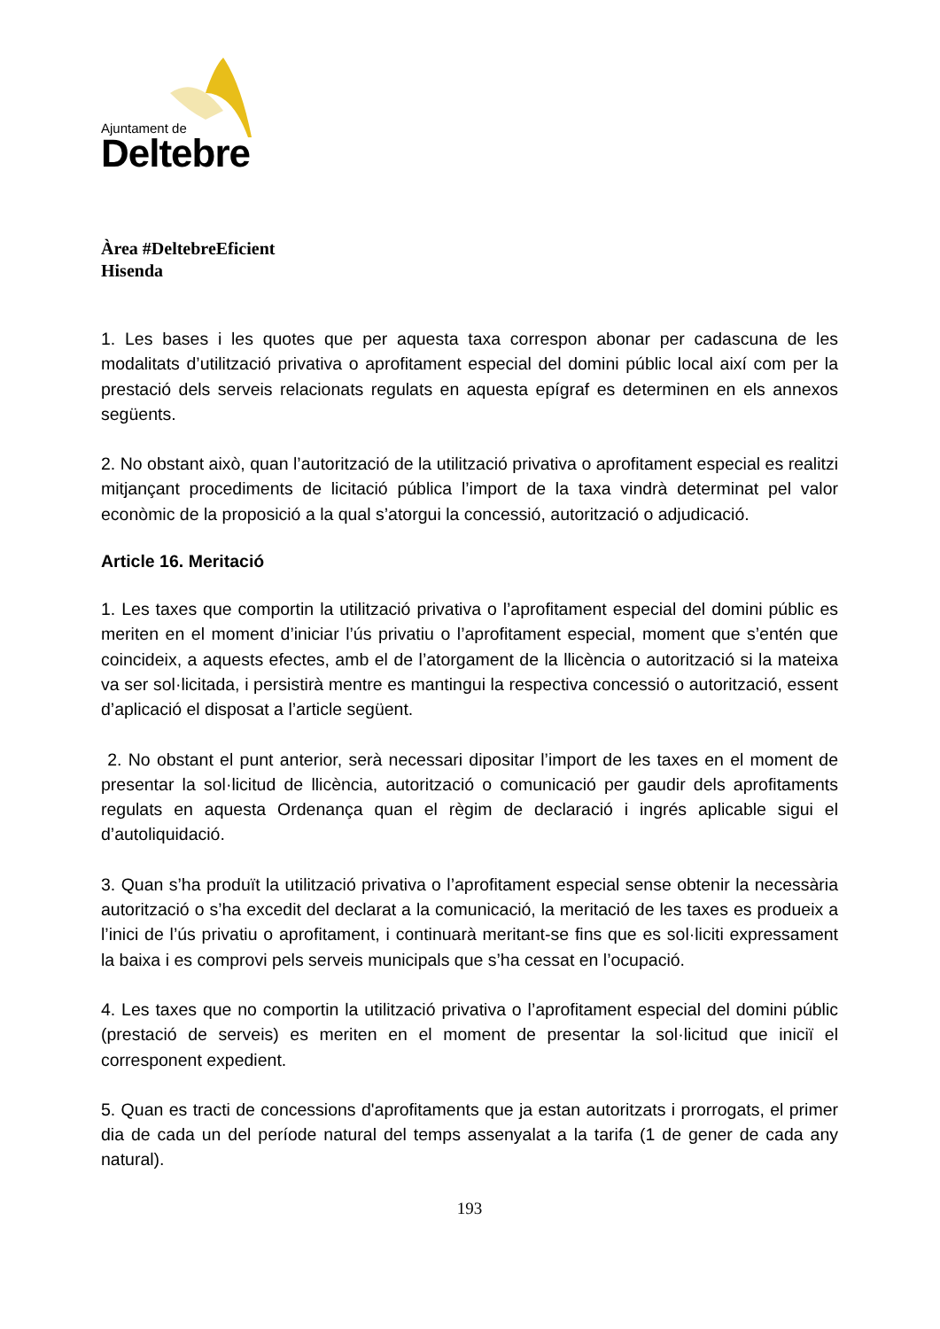Ajuntament de
Deltebre
Àrea #DeltebreEficient
Hisenda
1. Les bases i les quotes que per aquesta taxa correspon abonar per cadascuna de les modalitats d’utilització privativa o aprofitament especial del domini públic local així com per la prestació dels serveis relacionats regulats en aquesta epígraf es determinen en els annexos següents.
2. No obstant això, quan l’autorització de la utilització privativa o aprofitament especial es realitzi mitjançant procediments de licitació pública l’import de la taxa vindrà determinat pel valor econòmic de la proposició a la qual s’atorgui la concessió, autorització o adjudicació.
Article 16. Meritació
1. Les taxes que comportin la utilització privativa o l’aprofitament especial del domini públic es meriten en el moment d’iniciar l’ús privatiu o l’aprofitament especial, moment que s’entén que coincideix, a aquests efectes, amb el de l’atorgament de la llicència o autorització si la mateixa va ser sol·licitada, i persistirà mentre es mantingui la respectiva concessió o autorització, essent d’aplicació el disposat a l’article següent.
2. No obstant el punt anterior, serà necessari dipositar l’import de les taxes en el moment de presentar la sol·licitud de llicència, autorització o comunicació per gaudir dels aprofitaments regulats en aquesta Ordenança quan el règim de declaració i ingrés aplicable sigui el d’autoliquidació.
3. Quan s’ha produït la utilització privativa o l’aprofitament especial sense obtenir la necessària autorització o s’ha excedit del declarat a la comunicació, la meritació de les taxes es produeix a l’inici de l’ús privatiu o aprofitament, i continuarà meritant-se fins que es sol·liciti expressament la baixa i es comprovi pels serveis municipals que s’ha cessat en l’ocupació.
4. Les taxes que no comportin la utilització privativa o l’aprofitament especial del domini públic (prestació de serveis) es meriten en el moment de presentar la sol·licitud que iniciï el corresponent expedient.
5. Quan es tracti de concessions d'aprofitaments que ja estan autoritzats i prorrogats, el primer dia de cada un del període natural del temps assenyalat a la tarifa (1 de gener de cada any natural).
193